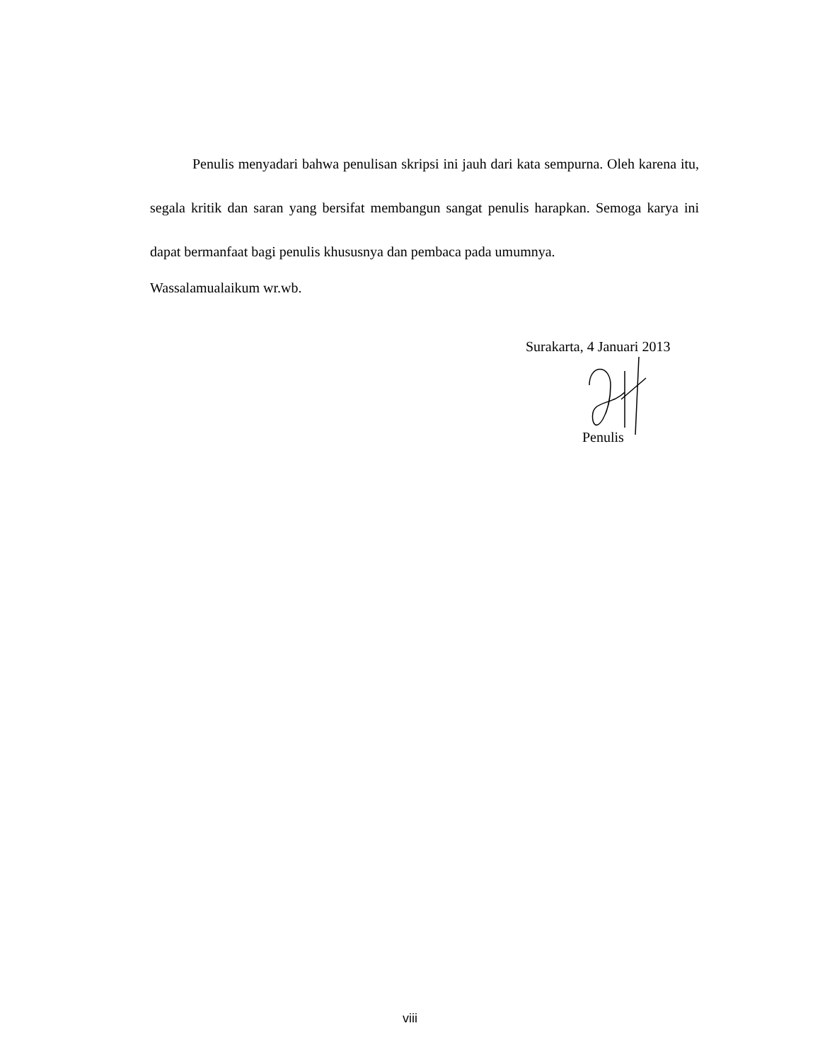Penulis menyadari bahwa penulisan skripsi ini jauh dari kata sempurna. Oleh karena itu, segala kritik dan saran yang bersifat membangun sangat penulis harapkan. Semoga karya ini dapat bermanfaat bagi penulis khususnya dan pembaca pada umumnya.
Wassalamualaikum wr.wb.
Surakarta, 4 Januari 2013
Penulis
viii